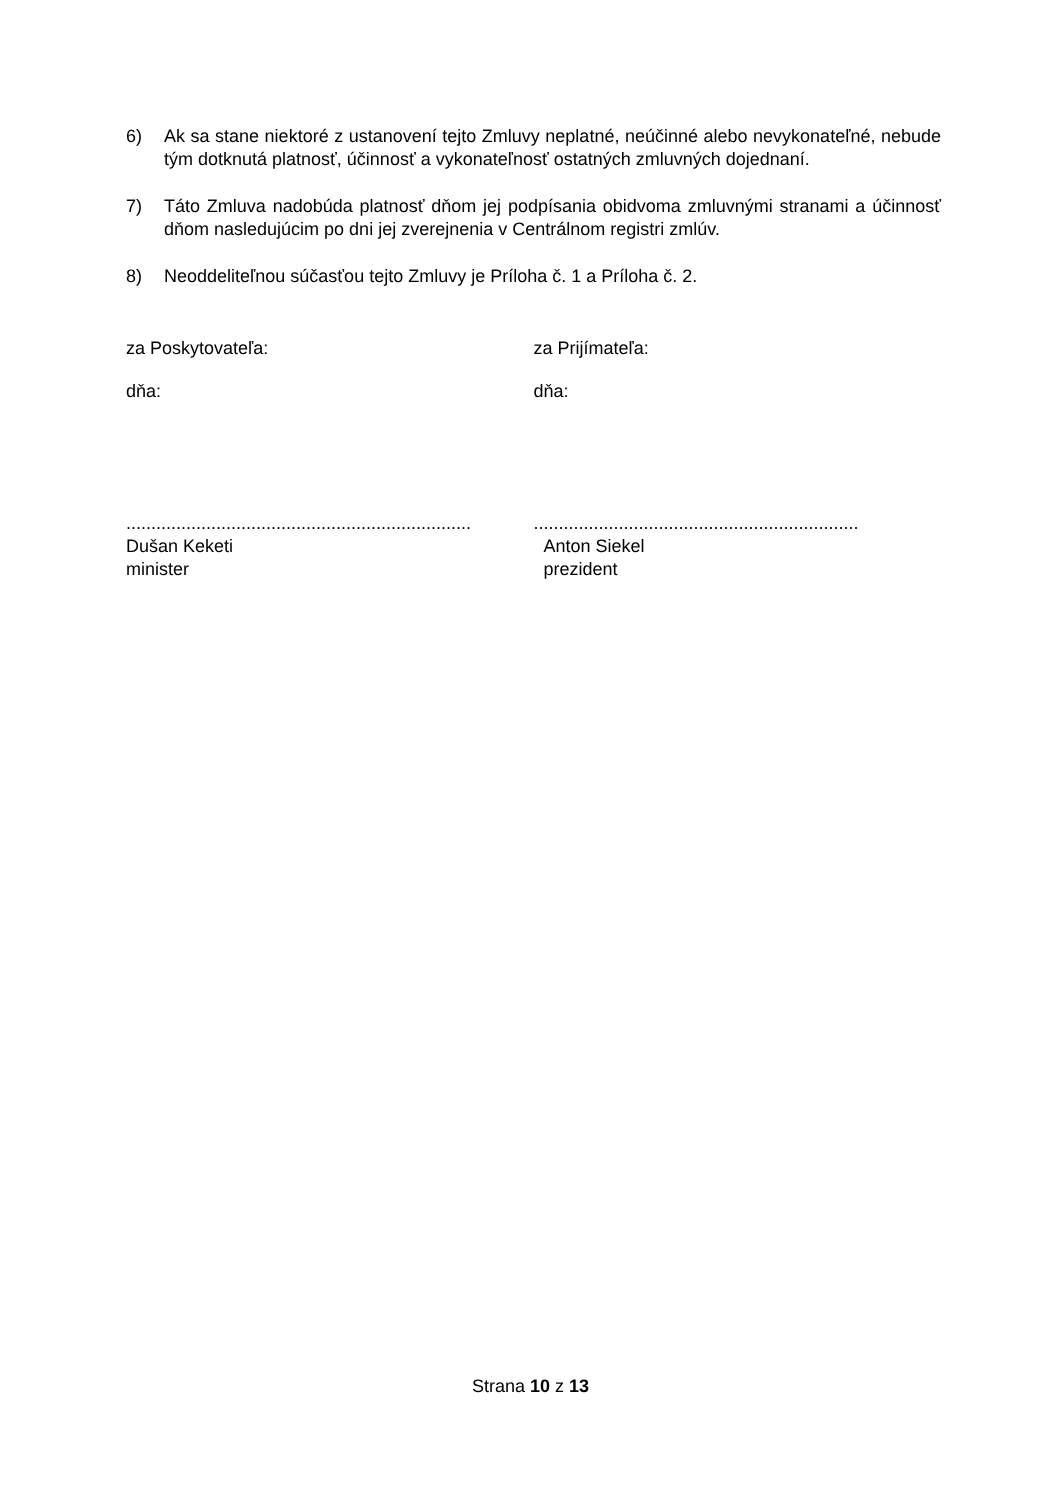6) Ak sa stane niektoré z ustanovení tejto Zmluvy neplatné, neúčinné alebo nevykonateľné, nebude tým dotknutá platnosť, účinnosť a vykonateľnosť ostatných zmluvných dojednaní.
7) Táto Zmluva nadobúda platnosť dňom jej podpísania obidvoma zmluvnými stranami a účinnosť dňom nasledujúcim po dni jej zverejnenia v Centrálnom registri zmlúv.
8) Neoddeliteľnou súčasťou tejto Zmluvy je Príloha č. 1 a Príloha č. 2.
za Poskytovateľa:
dňa:
.....................................................................
Dušan Keketi
minister
za Prijímateľa:
dňa:
.................................................................
Anton Siekel
prezident
Strana 10 z 13